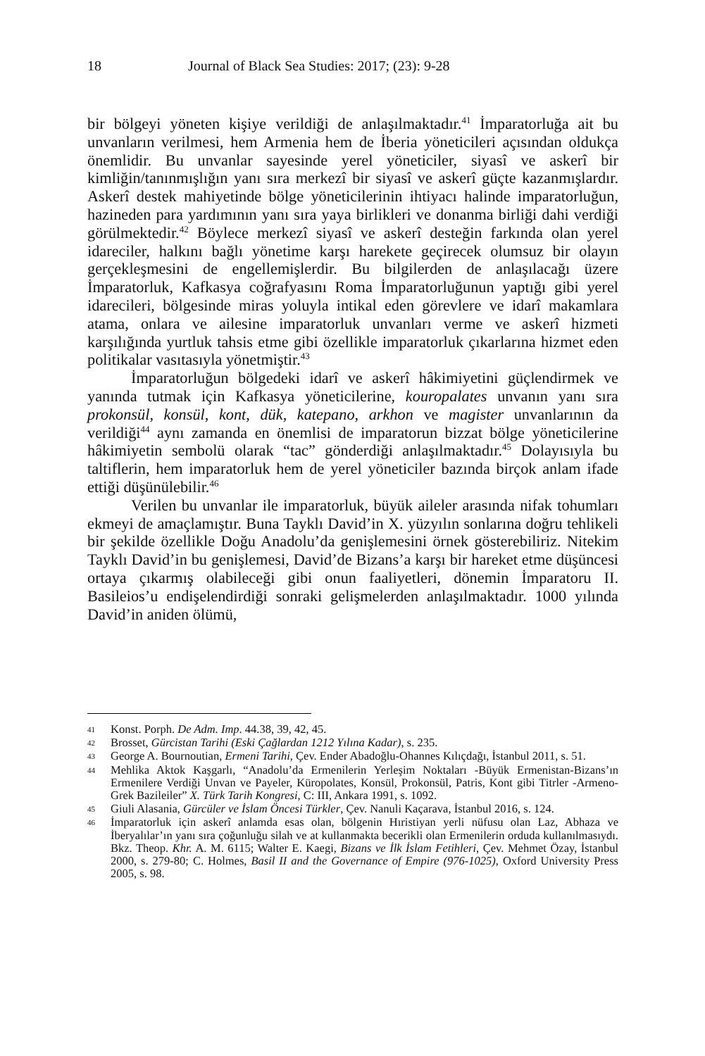18 Journal of Black Sea Studies: 2017; (23): 9-28
bir bölgeyi yöneten kişiye verildiği de anlaşılmaktadır.<sup>41</sup> İmparatorluğa ait bu unvanların verilmesi, hem Armenia hem de İberia yöneticileri açısından oldukça önemlidir. Bu unvanlar sayesinde yerel yöneticiler, siyasî ve askerî bir kimliğin/tanınmışlığın yanı sıra merkezî bir siyasî ve askerî güçte kazanmışlardır. Askerî destek mahiyetinde bölge yöneticilerinin ihtiyacı halinde imparatorluğun, hazineden para yardımının yanı sıra yaya birlikleri ve donanma birliği dahi verdiği görülmektedir.<sup>42</sup> Böylece merkezî siyasî ve askerî desteğin farkında olan yerel idareciler, halkını bağlı yönetime karşı harekete geçirecek olumsuz bir olayın gerçekleşmesini de engellemişlerdir. Bu bilgilerden de anlaşılacağı üzere İmparatorluk, Kafkasya coğrafyasını Roma İmparatorluğunun yaptığı gibi yerel idarecileri, bölgesinde miras yoluyla intikal eden görevlere ve idarî makamlara atama, onlara ve ailesine imparatorluk unvanları verme ve askerî hizmeti karşılığında yurtluk tahsis etme gibi özellikle imparatorluk çıkarlarına hizmet eden politikalar vasıtasıyla yönetmiştir.<sup>43</sup>
İmparatorluğun bölgedeki idarî ve askerî hâkimiyetini güçlendirmek ve yanında tutmak için Kafkasya yöneticilerine, kouropalates unvanın yanı sıra prokonsül, konsül, kont, dük, katepano, arkhon ve magister unvanlarının da verildiği<sup>44</sup> aynı zamanda en önemlisi de imparatorun bizzat bölge yöneticilerine hâkimiyetin sembolü olarak “tac” gönderdiği anlaşılmaktadır.<sup>45</sup> Dolayısıyla bu taltiflerin, hem imparatorluk hem de yerel yöneticiler bazında birçok anlam ifade ettiği düşünülebilir.<sup>46</sup>
Verilen bu unvanlar ile imparatorluk, büyük aileler arasında nifak tohumları ekmeyi de amaçlamıştır. Buna Tayklı David’in X. yüzyılın sonlarına doğru tehlikeli bir şekilde özellikle Doğu Anadolu’da genişlemesini örnek gösterebiliriz. Nitekim Tayklı David’in bu genişlemesi, David’de Bizans’a karşı bir hareket etme düşüncesi ortaya çıkarmış olabileceği gibi onun faaliyetleri, dönemin İmparatoru II. Basileios’u endişelendirdiği sonraki gelişmelerden anlaşılmaktadır. 1000 yılında David’in aniden ölümü,
41 Konst. Porph. De Adm. Imp. 44.38, 39, 42, 45.
42 Brosset, Gürcistan Tarihi (Eski Çağlardan 1212 Yılına Kadar), s. 235.
43 George A. Bournoutian, Ermeni Tarihi, Çev. Ender Abadoğlu-Ohannes Kılıçdağı, İstanbul 2011, s. 51.
44 Mehlika Aktok Kaşgarlı, “Anadolu’da Ermenilerin Yerleşim Noktaları -Büyük Ermenistan-Bizans’ın Ermenilere Verdiği Unvan ve Payeler, Küropolates, Konsül, Prokonsül, Patris, Kont gibi Titrler -Armeno- Grek Bazileiler” X. Türk Tarih Kongresi, C: III, Ankara 1991, s. 1092.
45 Giuli Alasania, Gürcüler ve İslam Öncesi Türkler, Çev. Nanuli Kaçarava, İstanbul 2016, s. 124.
46 İmparatorluk için askerî anlamda esas olan, bölgenin Hıristiyan yerli nüfusu olan Laz, Abhaza ve İberyalılar’ın yanı sıra çoğunluğu silah ve at kullanmakta becerikli olan Ermenilerin orduda kullanılmasıydı. Bkz. Theop. Khr. A. M. 6115; Walter E. Kaegi, Bizans ve İlk İslam Fetihleri, Çev. Mehmet Özay, İstanbul 2000, s. 279-80; C. Holmes, Basil II and the Governance of Empire (976-1025), Oxford University Press 2005, s. 98.